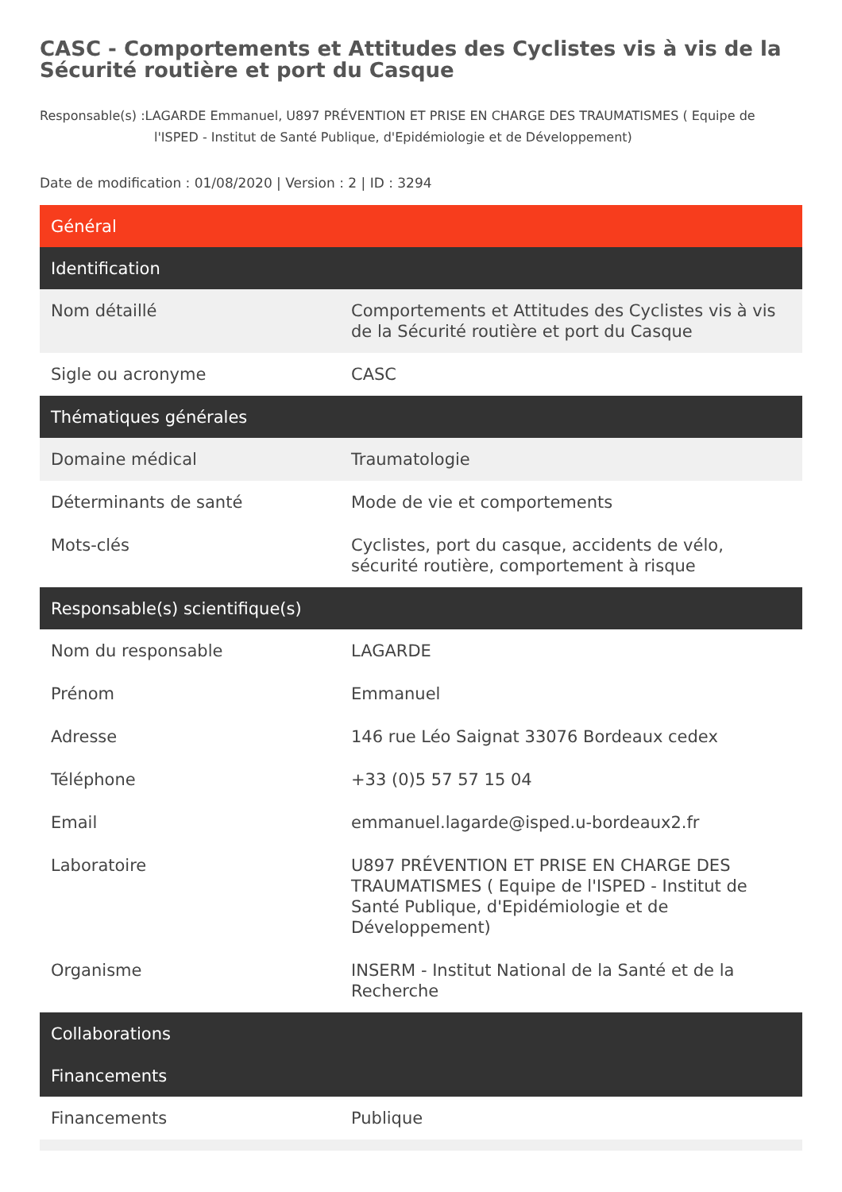CASC - Comportements et Attitudes des Cyclistes vis à vis de la Sécurité routière et port du Casque
Responsable(s) :LAGARDE Emmanuel, U897 PRÉVENTION ET PRISE EN CHARGE DES TRAUMATISMES ( Equipe de l'ISPED - Institut de Santé Publique, d'Epidémiologie et de Développement)
Date de modification : 01/08/2020 | Version : 2 | ID : 3294
| Général | |
| --- | --- |
| Identification | |
| Nom détaillé | Comportements et Attitudes des Cyclistes vis à vis de la Sécurité routière et port du Casque |
| Sigle ou acronyme | CASC |
| Thématiques générales | |
| Domaine médical | Traumatologie |
| Déterminants de santé | Mode de vie et comportements |
| Mots-clés | Cyclistes, port du casque, accidents de vélo, sécurité routière, comportement à risque |
| Responsable(s) scientifique(s) | |
| Nom du responsable | LAGARDE |
| Prénom | Emmanuel |
| Adresse | 146 rue Léo Saignat 33076 Bordeaux cedex |
| Téléphone | +33 (0)5 57 57 15 04 |
| Email | emmanuel.lagarde@isped.u-bordeaux2.fr |
| Laboratoire | U897 PRÉVENTION ET PRISE EN CHARGE DES TRAUMATISMES ( Equipe de l'ISPED - Institut de Santé Publique, d'Epidémiologie et de Développement) |
| Organisme | INSERM - Institut National de la Santé et de la Recherche |
| Collaborations | |
| Financements | |
| Financements | Publique |